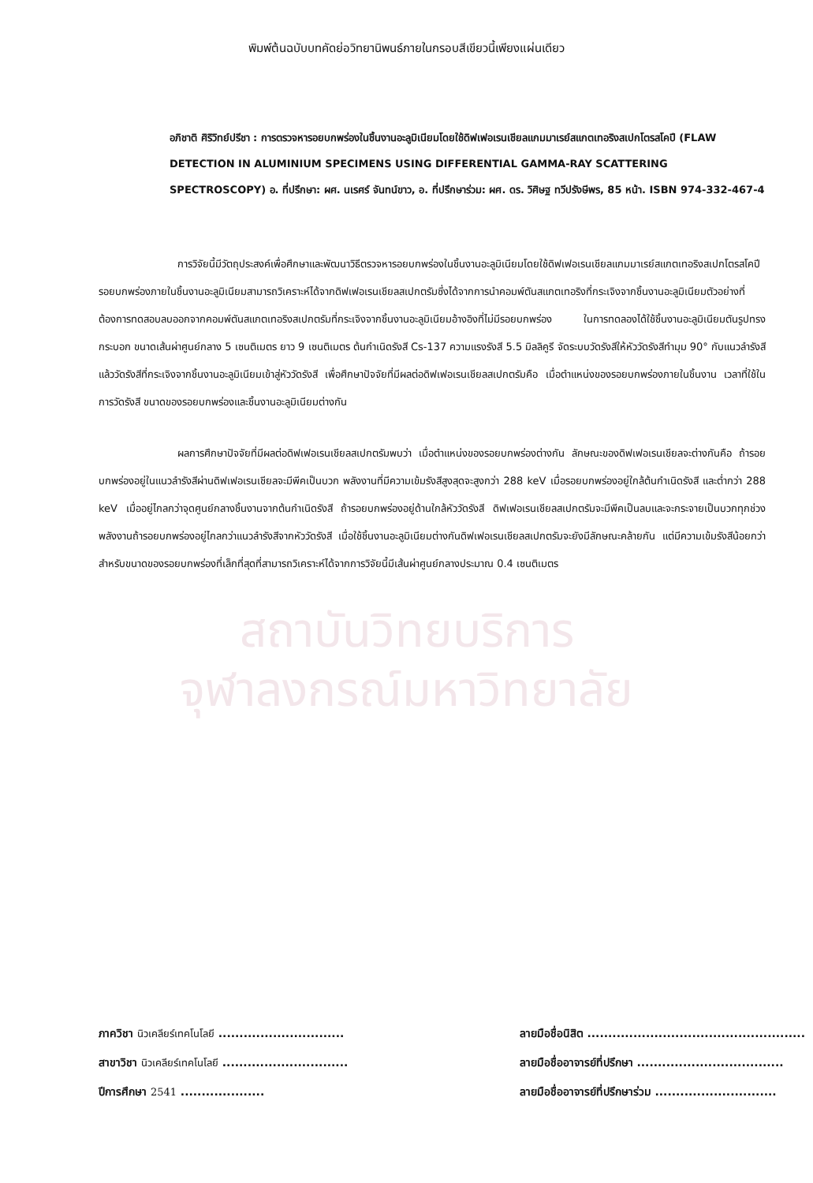พิมพ์ต้นฉบับบทคัดย่อวิทยานิพนธ์ภายในกรอบสีเขียวนี้เพียงแผ่นเดียว
อภิชาติ ศิริวิทย์ปรีชา : การตรวจหารอยบกพร่องในชิ้นงานอะลูมิเนียมโดยใช้ดิฟเฟอเรนเชียลแกมมาเรย์สแกตเทอริงสเปกโตรสโคปี (FLAW DETECTION IN ALUMINIUM SPECIMENS USING DIFFERENTIAL GAMMA-RAY SCATTERING SPECTROSCOPY) อ. ที่ปรึกษา: ผศ. นเรศร์ จันทน์ขาว, อ. ที่ปรึกษาร่วม: ผศ. ดร. วิศิษฐ ทวีปรังษีพร, 85 หน้า. ISBN 974-332-467-4
การวิจัยนี้มีวัตถุประสงค์เพื่อศึกษาและพัฒนาวิธีตรวจหารอยบกพร่องในชิ้นงานอะลูมิเนียมโดยใช้ดิฟเฟอเรนเชียลแกมมาเรย์สแกตเทอริงสเปกโตรสโคปี รอยบกพร่องภายในชิ้นงานอะลูมิเนียมสามารถวิเคราะห์ได้จากดิฟเฟอเรนเชียลสเปกตรัมซึ่งได้จากการนำคอมพ์ตันสแกตเทอริงที่กระเจิงจากชิ้นงานอะลูมิเนียมตัวอย่างที่ต้องการทดสอบลบออกจากคอมพ์ตันสแกตเทอริงสเปกตรัมที่กระเจิงจากชิ้นงานอะลูมิเนียมอ้างอิงที่ไม่มีรอยบกพร่อง ในการทดลองได้ใช้ชิ้นงานอะลูมิเนียมตันรูปทรงกระบอก ขนาดเส้นผ่าศูนย์กลาง 5 เซนติเมตร ยาว 9 เซนติเมตร ต้นกำเนิดรังสี Cs-137 ความแรงรังสี 5.5 มิลลิคูรี จัดระบบวัดรังสีให้หัววัดรังสีทำมุม 90° กับแนวลำรังสี แล้ววัดรังสีที่กระเจิงจากชิ้นงานอะลูมิเนียมเข้าสู่หัววัดรังสี เพื่อศึกษาปัจจัยที่มีผลต่อดิฟเฟอเรนเชียลสเปกตรัมคือ เมื่อตำแหน่งของรอยบกพร่องภายในชิ้นงาน เวลาที่ใช้ในการวัดรังสี ขนาดของรอยบกพร่องและชิ้นงานอะลูมิเนียมต่างกัน
ผลการศึกษาปัจจัยที่มีผลต่อดิฟเฟอเรนเชียลสเปกตรัมพบว่า เมื่อตำแหน่งของรอยบกพร่องต่างกัน ลักษณะของดิฟเฟอเรนเชียลจะต่างกันคือ ถ้ารอยบกพร่องอยู่ในแนวลำรังสีผ่านดิฟเฟอเรนเชียลจะมีพีคเป็นบวก พลังงานที่มีความเข้มรังสีสูงสุดจะสูงกว่า 288 keV เมื่อรอยบกพร่องอยู่ใกล้ต้นกำเนิดรังสี และต่ำกว่า 288 keV เมื่ออยู่ไกลกว่าจุดศูนย์กลางชิ้นงานจากต้นกำเนิดรังสี ถ้ารอยบกพร่องอยู่ด้านใกล้หัววัดรังสี ดิฟเฟอเรนเชียลสเปกตรัมจะมีพีคเป็นลบและจะกระจายเป็นบวกทุกช่วงพลังงานถ้ารอยบกพร่องอยู่ไกลกว่าแนวลำรังสีจากหัววัดรังสี เมื่อใช้ชิ้นงานอะลูมิเนียมต่างกันดิฟเฟอเรนเชียลสเปกตรัมจะยังมีลักษณะคล้ายกัน แต่มีความเข้มรังสีน้อยกว่าสำหรับขนาดของรอยบกพร่องที่เล็กที่สุดที่สามารถวิเคราะห์ได้จากการวิจัยนี้มีเส้นผ่าศูนย์กลางประมาณ 0.4 เซนติเมตร
สถาบันวิทยบริการ
จุฬาลงกรณ์มหาวิทยาลัย
ภาควิชา นิวเคลียร์เทคโนโลยี ..............................
สาขาวิชา นิวเคลียร์เทคโนโลยี ..............................
ปีการศึกษา 2541 ....................
ลายมือชื่อนิสิต ....................................................
ลายมือชื่ออาจารย์ที่ปรึกษา ...................................
ลายมือชื่ออาจารย์ที่ปรึกษาร่วม .............................